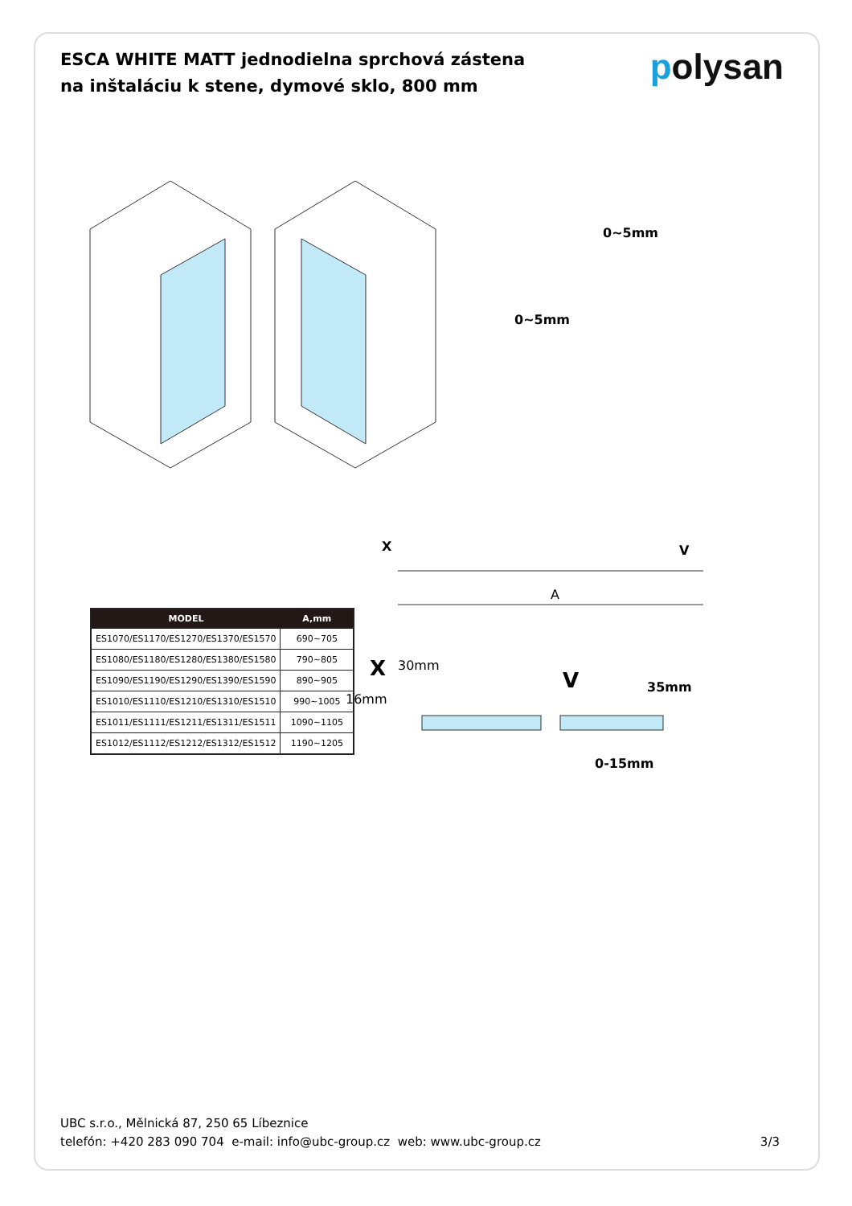ESCA WHITE MATT jednodielna sprchová zástena na inštaláciu k stene, dymové sklo, 800 mm
polysan
0~5mm
0~5mm
X
V
A
X
30mm
16mm
V
35mm
0-15mm
| MODEL | A,mm |
| --- | --- |
| ES1070/ES1170/ES1270/ES1370/ES1570 | 690~705 |
| ES1080/ES1180/ES1280/ES1380/ES1580 | 790~805 |
| ES1090/ES1190/ES1290/ES1390/ES1590 | 890~905 |
| ES1010/ES1110/ES1210/ES1310/ES1510 | 990~1005 |
| ES1011/ES1111/ES1211/ES1311/ES1511 | 1090~1105 |
| ES1012/ES1112/ES1212/ES1312/ES1512 | 1190~1205 |
UBC s.r.o., Mělnická 87, 250 65 Líbeznice
telefón: +420 283 090 704 e-mail: info@ubc-group.cz web: www.ubc-group.cz 3/3